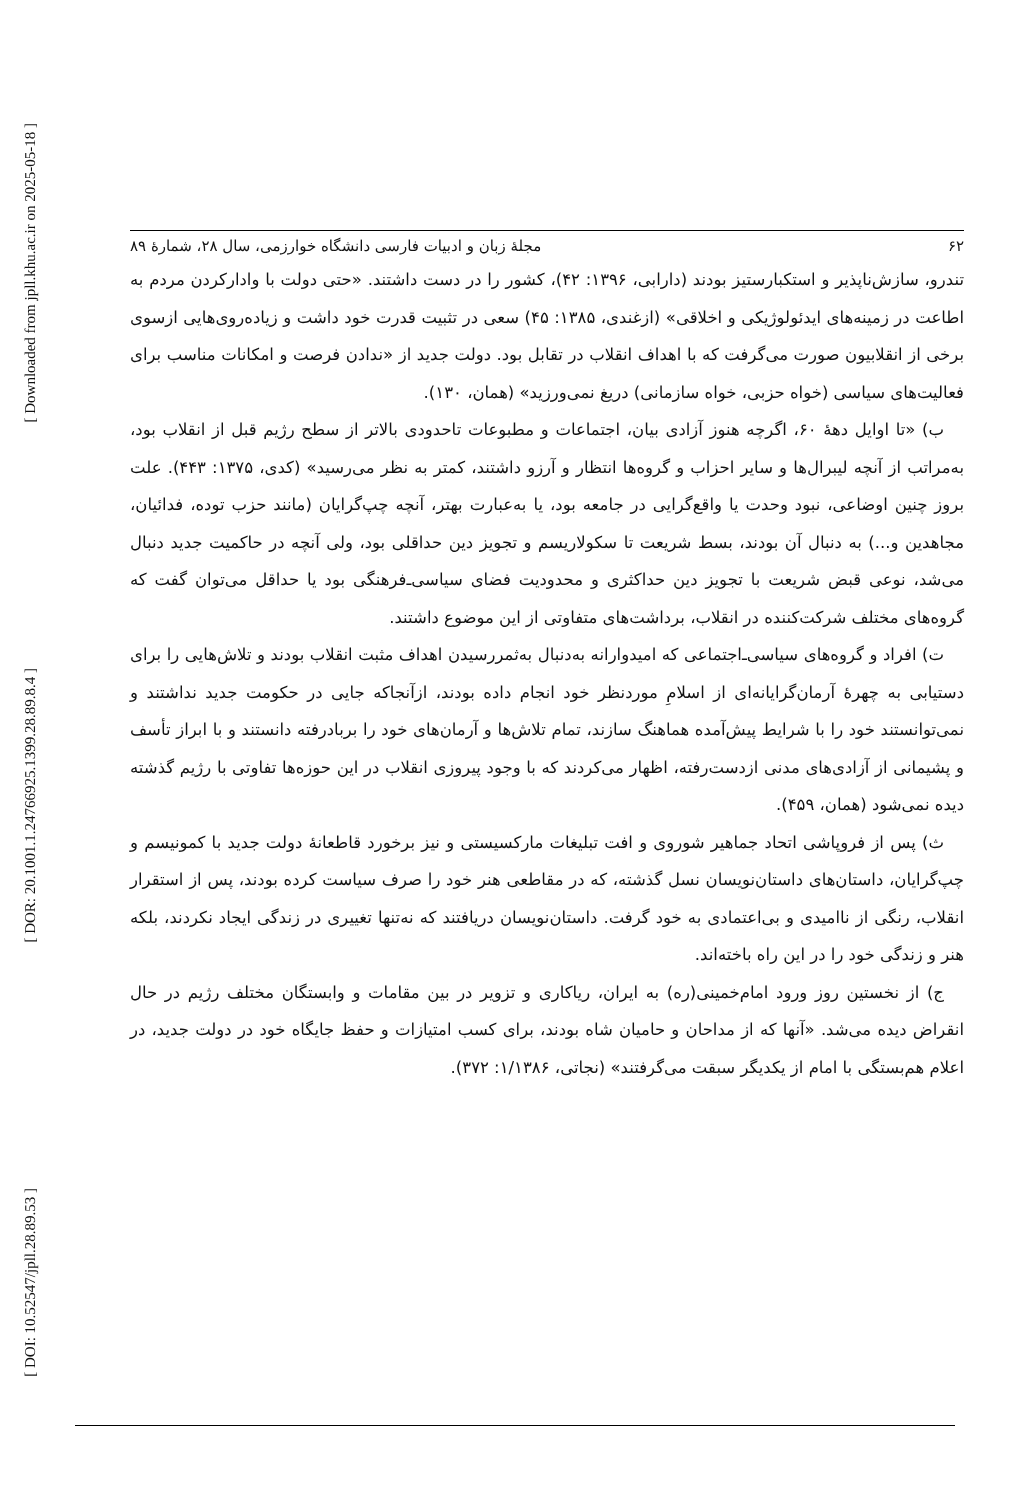[ Downloaded from jpll.khu.ac.ir on 2025-05-18 ]
[ DOR: 20.1001.1.24766925.1399.28.89.8.4 ]
[ DOI: 10.52547/jpll.28.89.53 ]
۶۲ مجلۀ زبان و ادبیات فارسی دانشگاه خوارزمی، سال ۲۸، شمارۀ ۸۹
تندرو، سازش‌ناپذیر و استکبارستیز بودند (دارابی، ۱۳۹۶: ۴۲)، کشور را در دست داشتند. «حتی دولت با وادارکردن مردم به اطاعت در زمینه‌های ایدئولوژیکی و اخلاقی» (ازغندی، ۱۳۸۵: ۴۵) سعی در تثبیت قدرت خود داشت و زیاده‌روی‌هایی ازسوی برخی از انقلابیون صورت می‌گرفت که با اهداف انقلاب در تقابل بود. دولت جدید از «ندادن فرصت و امکانات مناسب برای فعالیت‌های سیاسی (خواه حزبی، خواه سازمانی) دریغ نمی‌ورزید» (همان، ۱۳۰).
ب) «تا اوایل دهۀ ۶۰، اگرچه هنوز آزادی بیان، اجتماعات و مطبوعات تاحدودی بالاتر از سطح رژیم قبل از انقلاب بود، به‌مراتب از آنچه لیبرال‌ها و سایر احزاب و گروه‌ها انتظار و آرزو داشتند، کمتر به نظر می‌رسید» (کدی، ۱۳۷۵: ۴۴۳). علت بروز چنین اوضاعی، نبود وحدت یا واقع‌گرایی در جامعه بود، یا به‌عبارت بهتر، آنچه چپ‌گرایان (مانند حزب توده، فدائیان، مجاهدین و...) به دنبال آن بودند، بسط شریعت تا سکولاریسم و تجویز دین حداقلی بود، ولی آنچه در حاکمیت جدید دنبال می‌شد، نوعی قبض شریعت با تجویز دین حداکثری و محدودیت فضای سیاسی‌ـ‌فرهنگی بود یا حداقل می‌توان گفت که گروه‌های مختلف شرکت‌کننده در انقلاب، برداشت‌های متفاوتی از این موضوع داشتند.
ت) افراد و گروه‌های سیاسی‌ـ‌اجتماعی که امیدوارانه به‌دنبال به‌ثمررسیدن اهداف مثبت انقلاب بودند و تلاش‌هایی را برای دستیابی به چهرۀ آرمان‌گرایانه‌ای از اسلامِ موردنظر خود انجام داده بودند، ازآنجاکه جایی در حکومت جدید نداشتند و نمی‌توانستند خود را با شرایط پیش‌آمده هماهنگ سازند، تمام تلاش‌ها و آرمان‌های خود را بربادرفته دانستند و با ابراز تأسف و پشیمانی از آزادی‌های مدنی ازدست‌رفته، اظهار می‌کردند که با وجود پیروزی انقلاب در این حوزه‌ها تفاوتی با رژیم گذشته دیده نمی‌شود (همان، ۴۵۹).
ث) پس از فروپاشی اتحاد جماهیر شوروی و افت تبلیغات مارکسیستی و نیز برخورد قاطعانۀ دولت جدید با کمونیسم و چپ‌گرایان، داستان‌های داستان‌نویسان نسل گذشته، که در مقاطعی هنر خود را صرف سیاست کرده بودند، پس از استقرار انقلاب، رنگی از ناامیدی و بی‌اعتمادی به خود گرفت. داستان‌نویسان دریافتند که نه‌تنها تغییری در زندگی ایجاد نکردند، بلکه هنر و زندگی خود را در این راه باخته‌اند.
ج) از نخستین روز ورود امام‌خمینی(ره) به ایران، ریاکاری و تزویر در بین مقامات و وابستگان مختلف رژیم در حال انقراض دیده می‌شد. «آنها که از مداحان و حامیان شاه بودند، برای کسب امتیازات و حفظ جایگاه خود در دولت جدید، در اعلام هم‌بستگی با امام از یکدیگر سبقت می‌گرفتند» (نجاتی، ۱/۱۳۸۶: ۳۷۲).